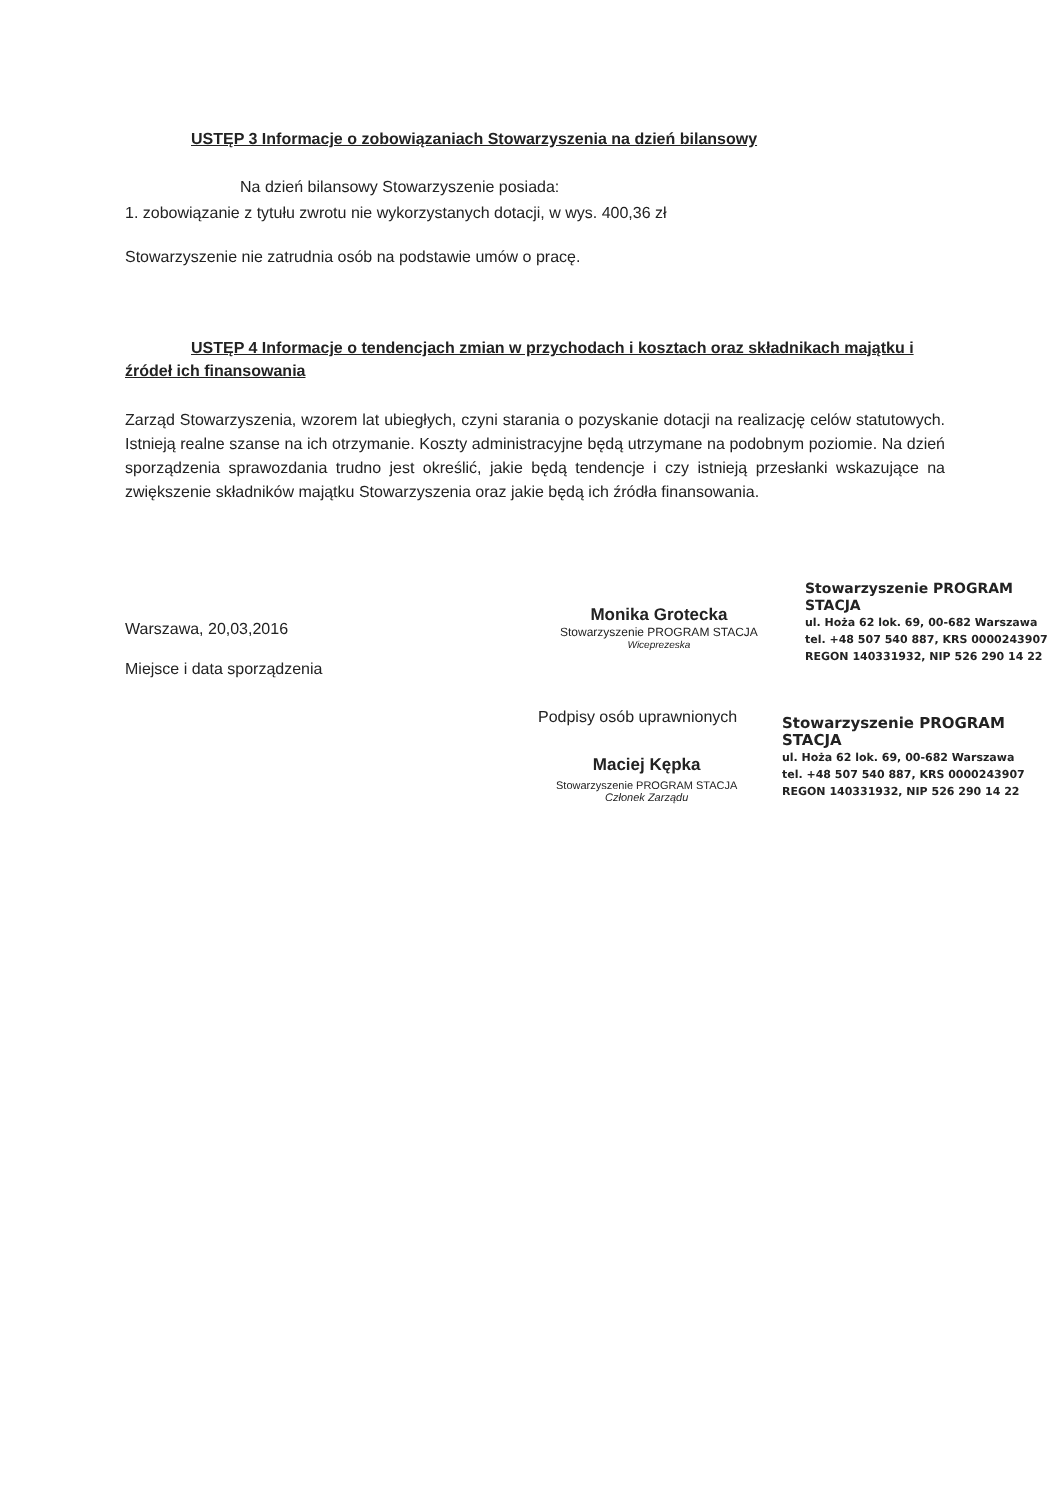USTĘP 3 Informacje o zobowiązaniach Stowarzyszenia na dzień bilansowy
Na dzień bilansowy Stowarzyszenie posiada:
1. zobowiązanie z tytułu zwrotu nie wykorzystanych dotacji, w wys. 400,36 zł
Stowarzyszenie nie zatrudnia osób na podstawie umów o pracę.
USTĘP 4 Informacje o tendencjach zmian w przychodach i kosztach oraz składnikach majątku i źródeł ich finansowania
Zarząd Stowarzyszenia, wzorem lat ubiegłych, czyni starania o pozyskanie dotacji na realizację celów statutowych. Istnieją realne szanse na ich otrzymanie. Koszty administracyjne będą utrzymane na podobnym poziomie. Na dzień sporządzenia sprawozdania trudno jest określić, jakie będą tendencje i czy istnieją przesłanki wskazujące na zwiększenie składników majątku Stowarzyszenia oraz jakie będą ich źródła finansowania.
Warszawa, 20,03,2016
Miejsce i data sporządzenia
Monika Grotecka
Stowarzyszenie PROGRAM STACJA
Wiceprezeska
Stowarzyszenie PROGRAM STACJA
ul. Hoża 62 lok. 69, 00-682 Warszawa
tel. +48 507 540 887, KRS 0000243907
REGON 140331932, NIP 526 290 14 22
Podpisy osób uprawnionych
Maciej Kępka
Stowarzyszenie PROGRAM STACJA
Członek Zarządu
Stowarzyszenie PROGRAM STACJA
ul. Hoża 62 lok. 69, 00-682 Warszawa
tel. +48 507 540 887, KRS 0000243907
REGON 140331932, NIP 526 290 14 22